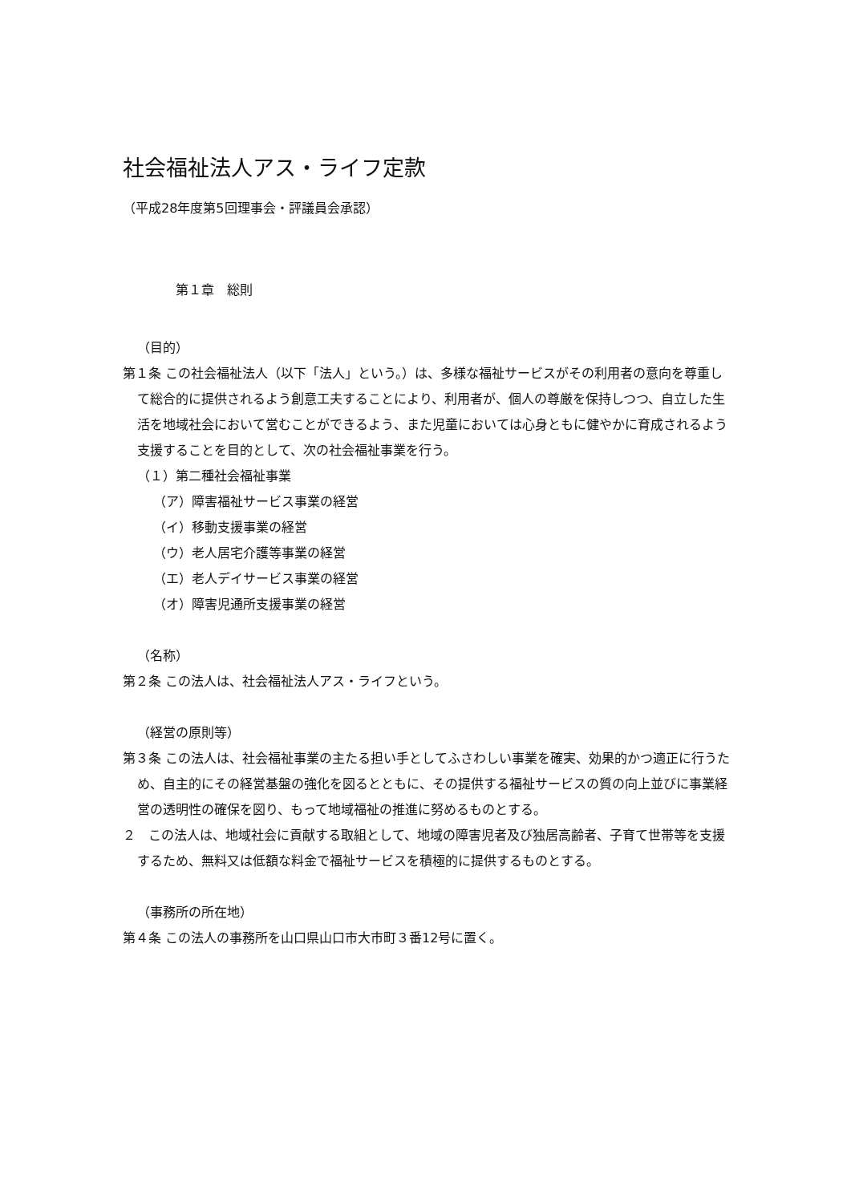社会福祉法人アス・ライフ定款
（平成28年度第5回理事会・評議員会承認）
第１章　総則
（目的）
第１条 この社会福祉法人（以下「法人」という。）は、多様な福祉サービスがその利用者の意向を尊重して総合的に提供されるよう創意工夫することにより、利用者が、個人の尊厳を保持しつつ、自立した生活を地域社会において営むことができるよう、また児童においては心身ともに健やかに育成されるよう支援することを目的として、次の社会福祉事業を行う。
（１）第二種社会福祉事業
（ア）障害福祉サービス事業の経営
（イ）移動支援事業の経営
（ウ）老人居宅介護等事業の経営
（エ）老人デイサービス事業の経営
（オ）障害児通所支援事業の経営
（名称）
第２条 この法人は、社会福祉法人アス・ライフという。
（経営の原則等）
第３条 この法人は、社会福祉事業の主たる担い手としてふさわしい事業を確実、効果的かつ適正に行うため、自主的にその経営基盤の強化を図るとともに、その提供する福祉サービスの質の向上並びに事業経営の透明性の確保を図り、もって地域福祉の推進に努めるものとする。
２　この法人は、地域社会に貢献する取組として、地域の障害児者及び独居高齢者、子育て世帯等を支援するため、無料又は低額な料金で福祉サービスを積極的に提供するものとする。
（事務所の所在地）
第４条 この法人の事務所を山口県山口市大市町３番12号に置く。